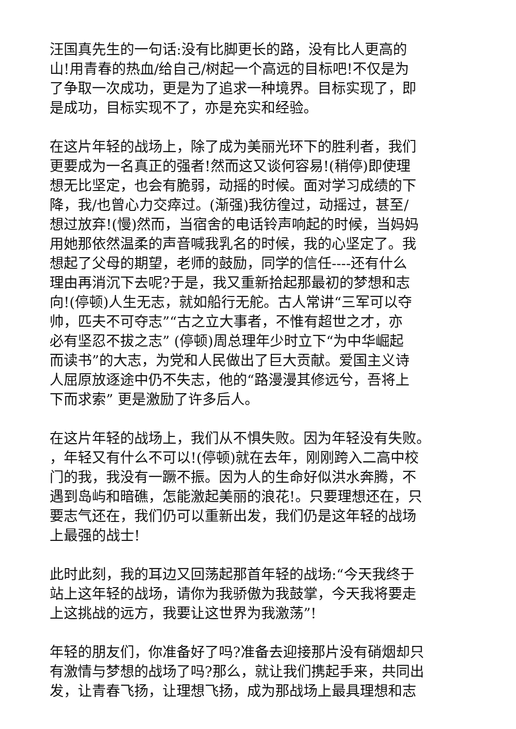汪国真先生的一句话:没有比脚更长的路，没有比人更高的
山!用青春的热血/给自己/树起一个高远的目标吧!不仅是为
了争取一次成功，更是为了追求一种境界。目标实现了，即
是成功，目标实现不了，亦是充实和经验。
在这片年轻的战场上，除了成为美丽光环下的胜利者，我们
更要成为一名真正的强者!然而这又谈何容易!(稍停)即使理
想无比坚定，也会有脆弱，动摇的时候。面对学习成绩的下
降，我/也曾心力交瘁过。(渐强)我彷徨过，动摇过，甚至/
想过放弃!(慢)然而，当宿舍的电话铃声响起的时候，当妈妈
用她那依然温柔的声音喊我乳名的时候，我的心坚定了。我
想起了父母的期望，老师的鼓励，同学的信任----还有什么
理由再消沉下去呢?于是，我又重新拾起那最初的梦想和志
向!(停顿)人生无志，就如船行无舵。古人常讲“三军可以夺
帅，匹夫不可夺志”“古之立大事者，不惟有超世之才，亦
必有坚忍不拔之志” (停顿)周总理年少时立下“为中华崛起
而读书”的大志，为党和人民做出了巨大贡献。爱国主义诗
人屈原放逐途中仍不失志，他的“路漫漫其修远兮，吾将上
下而求索” 更是激励了许多后人。
在这片年轻的战场上，我们从不惧失败。因为年轻没有失败。
，年轻又有什么不可以!(停顿)就在去年，刚刚跨入二高中校
门的我，我没有一蹶不振。因为人的生命好似洪水奔腾，不
遇到岛屿和暗礁，怎能激起美丽的浪花!。只要理想还在，只
要志气还在，我们仍可以重新出发，我们仍是这年轻的战场
上最强的战士!
此时此刻，我的耳边又回荡起那首年轻的战场:“今天我终于
站上这年轻的战场，请你为我骄傲为我鼓掌，今天我将要走
上这挑战的远方，我要让这世界为我激荡”!
年轻的朋友们，你准备好了吗?准备去迎接那片没有硝烟却只
有激情与梦想的战场了吗?那么，就让我们携起手来，共同出
发，让青春飞扬，让理想飞扬，成为那战场上最具理想和志